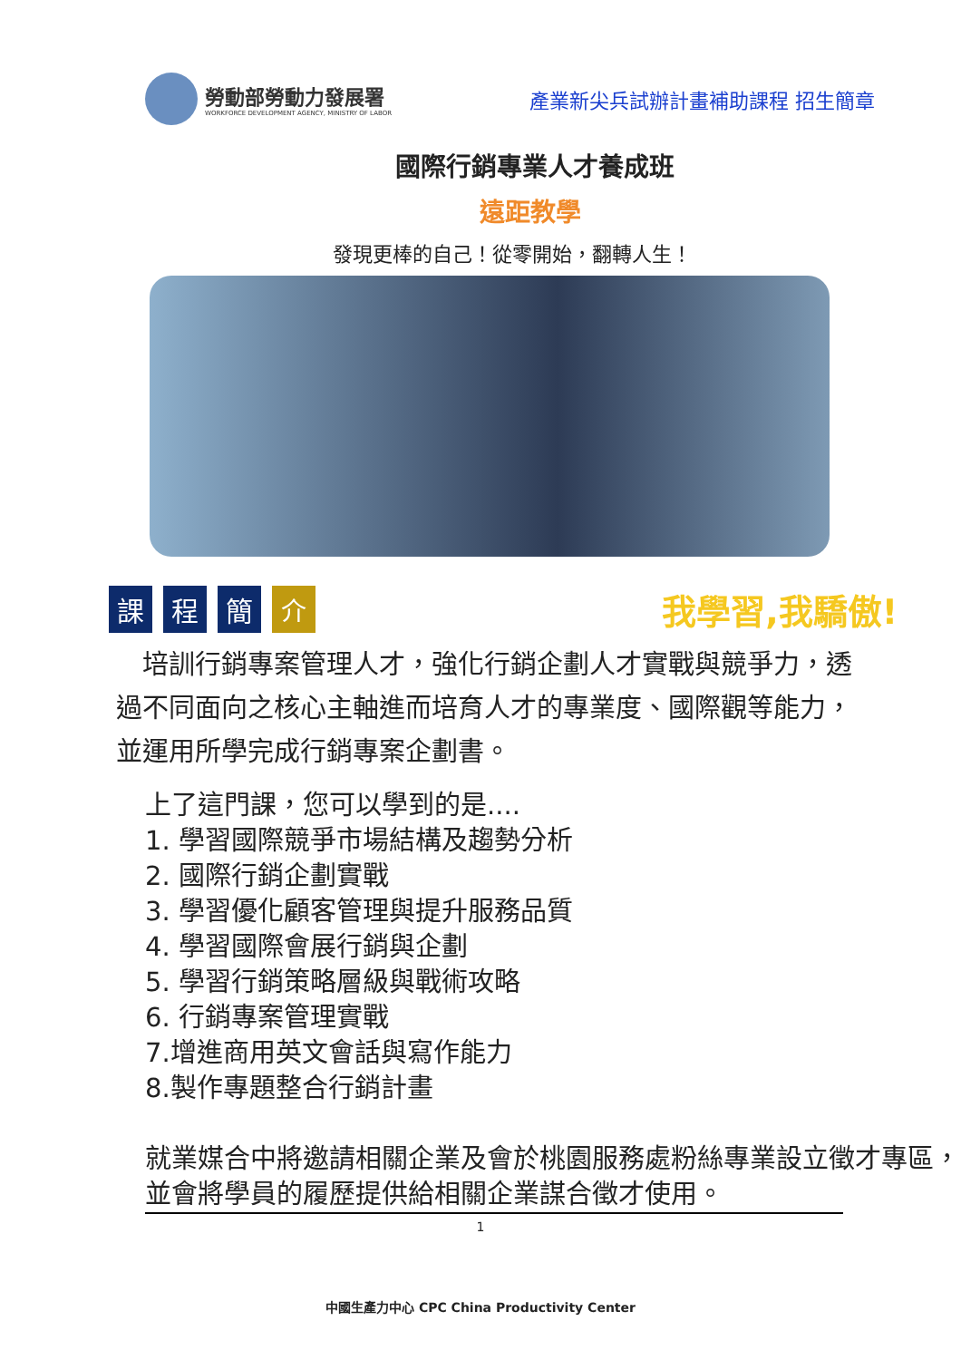勞動部勞動力發展署
WORKFORCE DEVELOPMENT AGENCY, MINISTRY OF LABOR
產業新尖兵試辦計畫補助課程 招生簡章
國際行銷專業人才養成班
遠距教學
發現更棒的自己！從零開始，翻轉人生！
課 程 簡 介
我學習,我驕傲!
 培訓行銷專案管理人才，強化行銷企劃人才實戰與競爭力，透過不同面向之核心主軸進而培育人才的專業度、國際觀等能力，並運用所學完成行銷專案企劃書。
上了這門課，您可以學到的是....
1. 學習國際競爭市場結構及趨勢分析
2. 國際行銷企劃實戰
3. 學習優化顧客管理與提升服務品質
4. 學習國際會展行銷與企劃
5. 學習行銷策略層級與戰術攻略
6. 行銷專案管理實戰
7.增進商用英文會話與寫作能力
8.製作專題整合行銷計畫
就業媒合中將邀請相關企業及會於桃園服務處粉絲專業設立徵才專區，並會將學員的履歷提供給相關企業謀合徵才使用。
1
中國生產力中心 CPC China Productivity Center